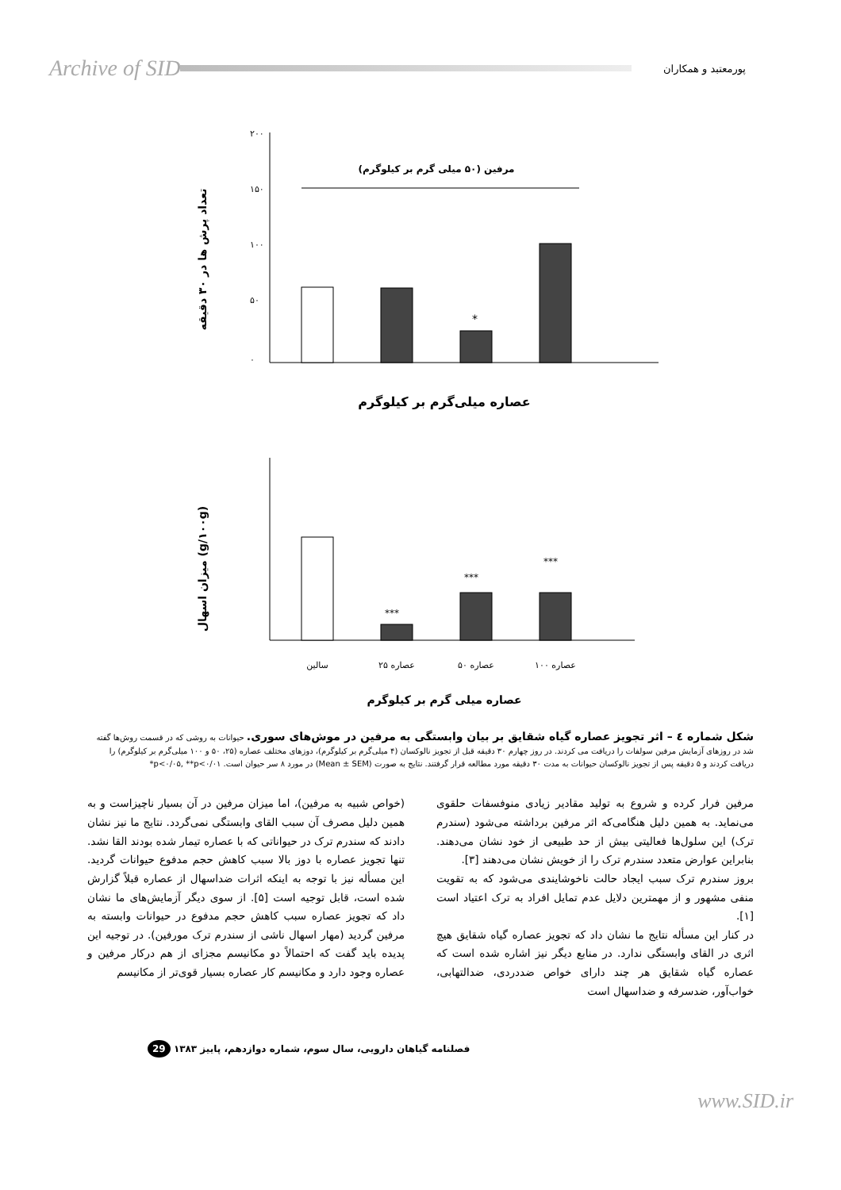Archive of SID
پورمعتبد و همکاران
تعداد پرش ها در ۳۰ دقیقه
۲۰۰
۱۵۰
۱۰۰
۵۰
۰
مرفین (۵۰ میلی گرم بر کیلوگرم)
*
عصاره میلی‌گرم بر کیلوگرم
میزان اسهال (g/۱۰۰g)
***
***
***
سالین
عصاره ۲۵
عصاره ۵۰
عصاره ۱۰۰
عصاره میلی گرم بر کیلوگرم
شکل شماره ٤ – اثر تجویز عصاره گیاه شقایق بر بیان وابستگی به مرفین در موش‌های سوری. حیوانات به روشی که در قسمت روش‌ها گفته شد در روزهای آزمایش مرفین سولفات را دریافت می کردند. در روز چهارم ۳۰ دقیقه قبل از تجویز نالوکسان (۴ میلی‌گرم بر کیلوگرم)، دوزهای مختلف عصاره (۲۵، ۵۰ و ۱۰۰ میلی‌گرم بر کیلوگرم) را دریافت کردند و ۵ دقیقه پس از تجویز نالوکسان حیوانات به مدت ۳۰ دقیقه مورد مطالعه قرار گرفتند. نتایج به صورت (Mean ± SEM) در مورد ۸ سر حیوان است. ‎*p<۰/۰۵, **p<۰/۰۱
مرفین فرار کرده و شروع به تولید مقادیر زیادی منوفسفات حلقوی می‌نماید. به همین دلیل هنگامی‌که اثر مرفین برداشته می‌شود (سندرم ترک) این سلول‌ها فعالیتی بیش از حد طبیعی از خود نشان می‌دهند. بنابراین عوارض متعدد سندرم ترک را از خویش نشان می‌دهند [۳].
بروز سندرم ترک سبب ایجاد حالت ناخوشایندی می‌شود که به تقویت منفی مشهور و از مهمترین دلایل عدم تمایل افراد به ترک اعتیاد است [۱].
در کنار این مسأله نتایج ما نشان داد که تجویز عصاره گیاه شقایق هیچ اثری در القای وابستگی ندارد. در منابع دیگر نیز اشاره شده است که عصاره گیاه شقایق هر چند دارای خواص ضددردی، ضدالتهابی، خواب‌آور، ضدسرفه و ضداسهال است
(خواص شبیه به مرفین)، اما میزان مرفین در آن بسیار ناچیزاست و به همین دلیل مصرف آن سبب القای وابستگی نمی‌گردد. نتایج ما نیز نشان دادند که سندرم ترک در حیواناتی که با عصاره تیمار شده بودند القا نشد. تنها تجویز عصاره با دوز بالا سبب کاهش حجم مدفوع حیوانات گردید. این مسأله نیز با توجه به اینکه اثرات ضداسهال از عصاره قبلاً گزارش شده است، قابل توجیه است [۵]. از سوی دیگر آزمایش‌های ما نشان داد که تجویز عصاره سبب کاهش حجم مدفوع در حیوانات وابسته به مرفین گردید (مهار اسهال ناشی از سندرم ترک مورفین). در توجیه این پدیده باید گفت که احتمالاً دو مکانیسم مجزای از هم درکار مرفین و عصاره وجود دارد و مکانیسم کار عصاره بسیار قوی‌تر از مکانیسم
فصلنامه گیاهان دارویی، سال سوم، شماره دوازدهم، پاییز ۱۳۸۳ 29
www.SID.ir